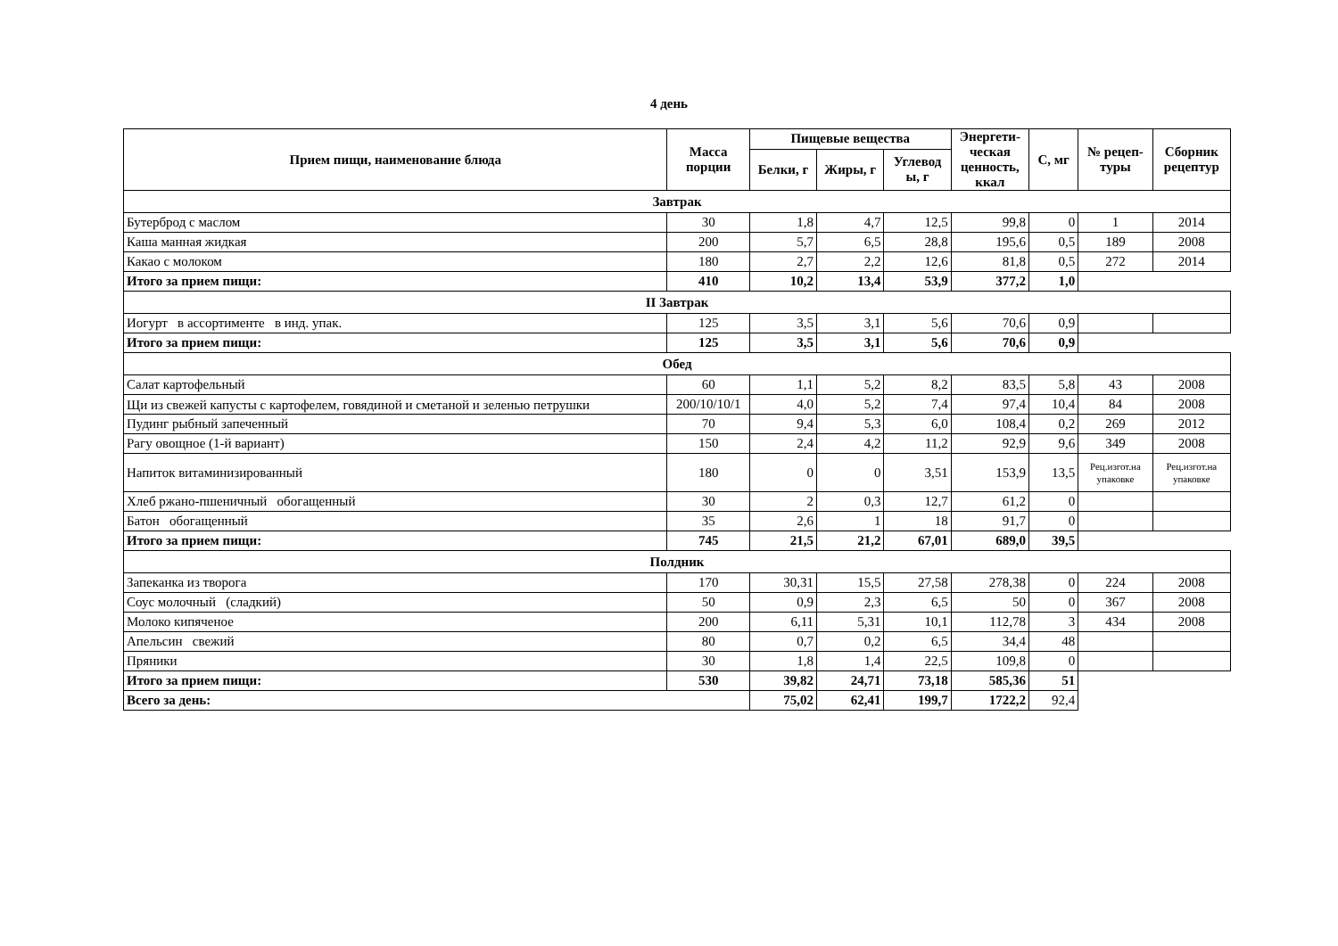4 день
| Прием пищи, наименование блюда | Масса порции | Пищевые вещества | | | Энергети-ческая ценность, ккал | С, мг | № рецеп-туры | Сборник рецептур |
| --- | --- | --- | --- | --- | --- | --- | --- | --- |
| | | Белки, г | Жиры, г | Углевод ы, г | | | | |
| Завтрак | | | | | | | | |
| Бутерброд с маслом | 30 | 1,8 | 4,7 | 12,5 | 99,8 | 0 | 1 | 2014 |
| Каша манная жидкая | 200 | 5,7 | 6,5 | 28,8 | 195,6 | 0,5 | 189 | 2008 |
| Какао с молоком | 180 | 2,7 | 2,2 | 12,6 | 81,8 | 0,5 | 272 | 2014 |
| Итого за прием пищи: | 410 | 10,2 | 13,4 | 53,9 | 377,2 | 1,0 | | |
| II Завтрак | | | | | | | | |
| Иогурт в ассортименте в инд. упак. | 125 | 3,5 | 3,1 | 5,6 | 70,6 | 0,9 | | |
| Итого за прием пищи: | 125 | 3,5 | 3,1 | 5,6 | 70,6 | 0,9 | | |
| Обед | | | | | | | | |
| Салат картофельный | 60 | 1,1 | 5,2 | 8,2 | 83,5 | 5,8 | 43 | 2008 |
| Щи из свежей капусты с картофелем, говядиной и сметаной и зеленью петрушки | 200/10/10/1 | 4,0 | 5,2 | 7,4 | 97,4 | 10,4 | 84 | 2008 |
| Пудинг рыбный запеченный | 70 | 9,4 | 5,3 | 6,0 | 108,4 | 0,2 | 269 | 2012 |
| Рагу овощное (1-й вариант) | 150 | 2,4 | 4,2 | 11,2 | 92,9 | 9,6 | 349 | 2008 |
| Напиток витаминизированный | 180 | 0 | 0 | 3,51 | 153,9 | 13,5 | Рец.изгот.на упаковке | Рец.изгот.на упаковке |
| Хлеб ржано-пшеничный обогащенный | 30 | 2 | 0,3 | 12,7 | 61,2 | 0 | | |
| Батон обогащенный | 35 | 2,6 | 1 | 18 | 91,7 | 0 | | |
| Итого за прием пищи: | 745 | 21,5 | 21,2 | 67,01 | 689,0 | 39,5 | | |
| Полдник | | | | | | | | |
| Запеканка из творога | 170 | 30,31 | 15,5 | 27,58 | 278,38 | 0 | 224 | 2008 |
| Соус молочный (сладкий) | 50 | 0,9 | 2,3 | 6,5 | 50 | 0 | 367 | 2008 |
| Молоко кипяченое | 200 | 6,11 | 5,31 | 10,1 | 112,78 | 3 | 434 | 2008 |
| Апельсин свежий | 80 | 0,7 | 0,2 | 6,5 | 34,4 | 48 | | |
| Пряники | 30 | 1,8 | 1,4 | 22,5 | 109,8 | 0 | | |
| Итого за прием пищи: | 530 | 39,82 | 24,71 | 73,18 | 585,36 | 51 | | |
| Всего за день: | | 75,02 | 62,41 | 199,7 | 1722,2 | 92,4 | | |